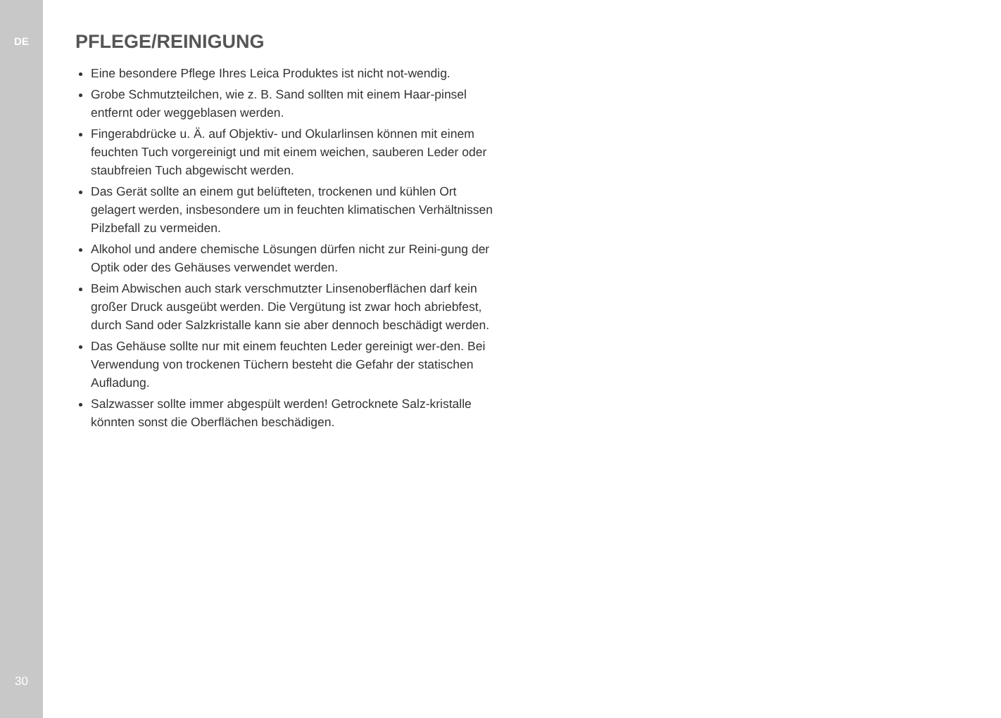DE
30
PFLEGE/REINIGUNG
Eine besondere Pflege Ihres Leica Produktes ist nicht not-wendig.
Grobe Schmutzteilchen, wie z. B. Sand sollten mit einem Haar-pinsel entfernt oder weggeblasen werden.
Fingerabdrücke u. Ä. auf Objektiv- und Okularlinsen können mit einem feuchten Tuch vorgereinigt und mit einem weichen, sauberen Leder oder staubfreien Tuch abgewischt werden.
Das Gerät sollte an einem gut belüfteten, trockenen und kühlen Ort gelagert werden, insbesondere um in feuchten klimatischen Verhältnissen Pilzbefall zu vermeiden.
Alkohol und andere chemische Lösungen dürfen nicht zur Reini-gung der Optik oder des Gehäuses verwendet werden.
Beim Abwischen auch stark verschmutzter Linsenoberflächen darf kein großer Druck ausgeübt werden. Die Vergütung ist zwar hoch abriebfest, durch Sand oder Salzkristalle kann sie aber dennoch beschädigt werden.
Das Gehäuse sollte nur mit einem feuchten Leder gereinigt wer-den. Bei Verwendung von trockenen Tüchern besteht die Gefahr der statischen Aufladung.
Salzwasser sollte immer abgespült werden! Getrocknete Salz-kristalle könnten sonst die Oberflächen beschädigen.